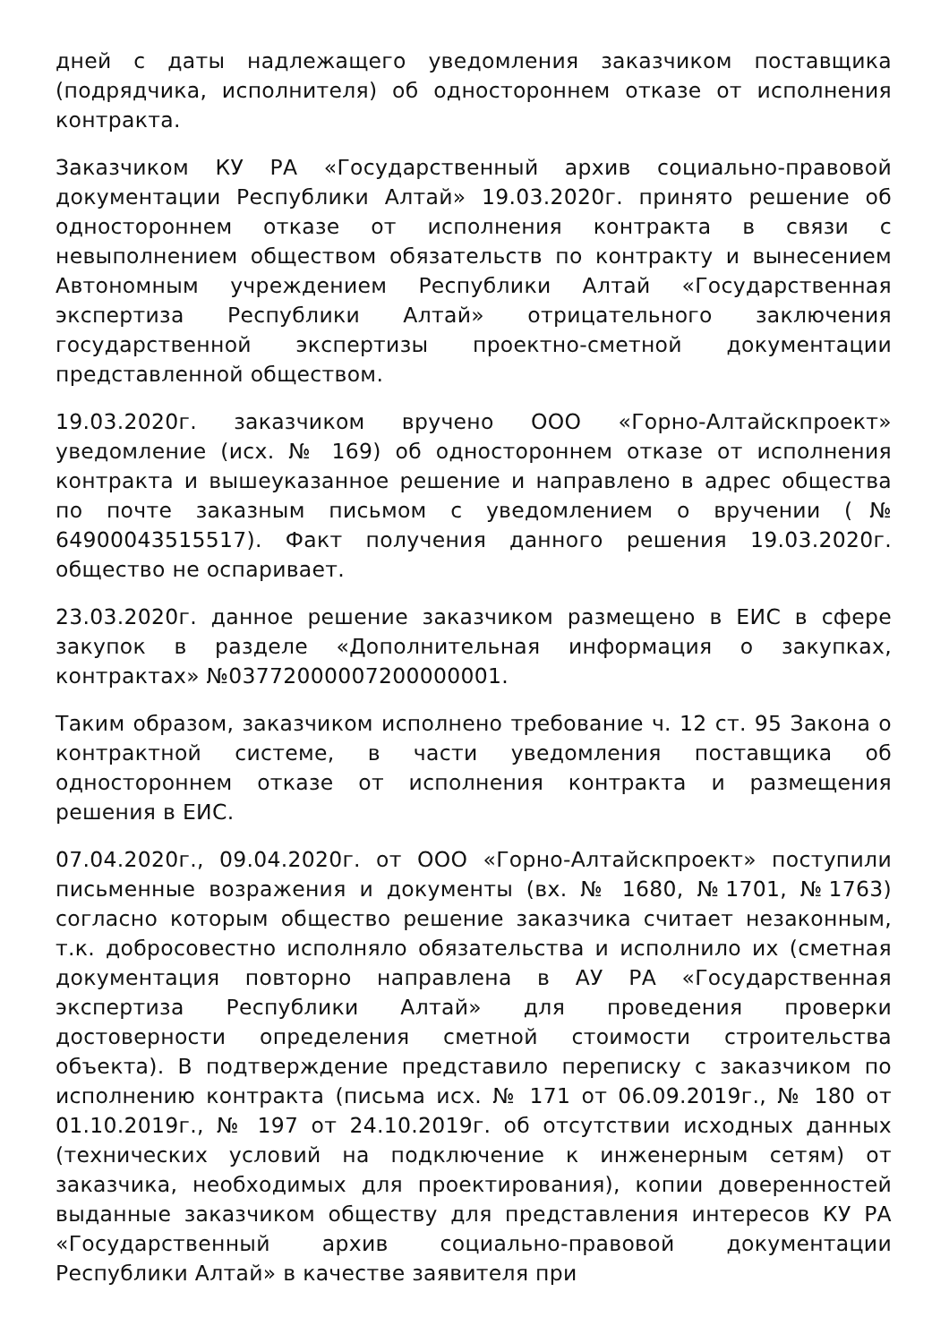дней с даты надлежащего уведомления заказчиком поставщика (подрядчика, исполнителя) об одностороннем отказе от исполнения контракта.
Заказчиком КУ РА «Государственный архив социально-правовой документации Республики Алтай» 19.03.2020г. принято решение об одностороннем отказе от исполнения контракта в связи с невыполнением обществом обязательств по контракту и вынесением Автономным учреждением Республики Алтай «Государственная экспертиза Республики Алтай» отрицательного заключения государственной экспертизы проектно-сметной документации представленной обществом.
19.03.2020г. заказчиком вручено ООО «Горно-Алтайскпроект» уведомление (исх. № 169) об одностороннем отказе от исполнения контракта и вышеуказанное решение и направлено в адрес общества по почте заказным письмом с уведомлением о вручении (№ 64900043515517). Факт получения данного решения 19.03.2020г. общество не оспаривает.
23.03.2020г. данное решение заказчиком размещено в ЕИС в сфере закупок в разделе «Дополнительная информация о закупках, контрактах» №03772000007200000001.
Таким образом, заказчиком исполнено требование ч. 12 ст. 95 Закона о контрактной системе, в части уведомления поставщика об одностороннем отказе от исполнения контракта и размещения решения в ЕИС.
07.04.2020г., 09.04.2020г. от ООО «Горно-Алтайскпроект» поступили письменные возражения и документы (вх. № 1680, №1701, №1763) согласно которым общество решение заказчика считает незаконным, т.к. добросовестно исполняло обязательства и исполнило их (сметная документация повторно направлена в АУ РА «Государственная экспертиза Республики Алтай» для проведения проверки достоверности определения сметной стоимости строительства объекта). В подтверждение представило переписку с заказчиком по исполнению контракта (письма исх. № 171 от 06.09.2019г., № 180 от 01.10.2019г., № 197 от 24.10.2019г. об отсутствии исходных данных (технических условий на подключение к инженерным сетям) от заказчика, необходимых для проектирования), копии доверенностей выданные заказчиком обществу для представления интересов КУ РА «Государственный архив социально-правовой документации Республики Алтай» в качестве заявителя при